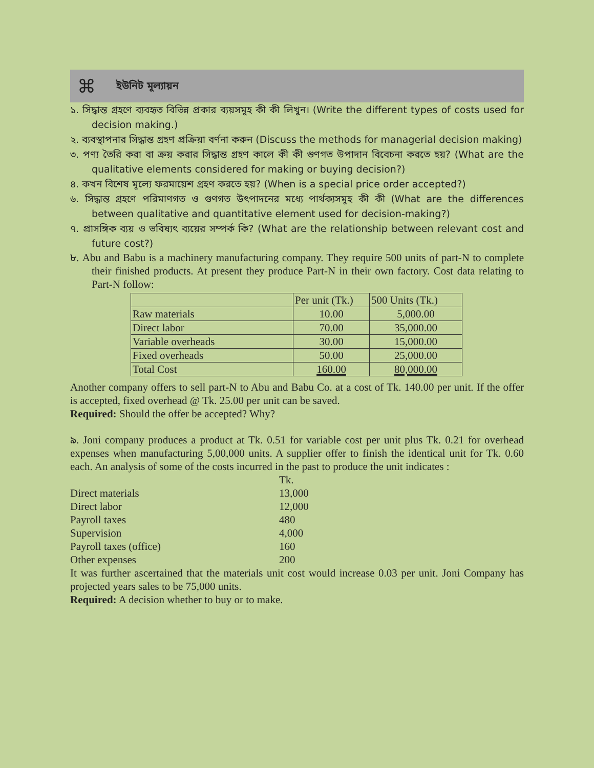⌘ ইউনিট মূল্যায়ন
১. সিদ্ধান্ত গ্রহণে ব্যবহৃত বিভিন্ন প্রকার ব্যয়সমূহ কী কী লিখুন। (Write the different types of costs used for decision making.)
২. ব্যবস্থাপনার সিদ্ধান্ত গ্রহণ প্রক্রিয়া বর্ণনা করুন (Discuss the methods for managerial decision making)
৩. পণ্য তৈরি করা বা ক্রয় করার সিদ্ধান্ত গ্রহণ কালে কী কী গুণগত উপাদান বিবেচনা করতে হয়? (What are the qualitative elements considered for making or buying decision?)
৪. কখন বিশেষ মূল্যে ফরমায়েশ গ্রহণ করতে হয়? (When is a special price order accepted?)
৬. সিদ্ধান্ত গ্রহণে পরিমাণগত ও গুণগত উৎপাদনের মধ্যে পার্থক্যসমূহ কী কী (What are the differences between qualitative and quantitative element used for decision-making?)
৭. প্রাসঙ্গিক ব্যয় ও ভবিষ্যৎ ব্যয়ের সম্পর্ক কি? (What are the relationship between relevant cost and future cost?)
৮. Abu and Babu is a machinery manufacturing company. They require 500 units of part-N to complete their finished products. At present they produce Part-N in their own factory. Cost data relating to Part-N follow:
| | Per unit (Tk.) | 500 Units (Tk.) |
| Raw materials | 10.00 | 5,000.00 |
| Direct labor | 70.00 | 35,000.00 |
| Variable overheads | 30.00 | 15,000.00 |
| Fixed overheads | 50.00 | 25,000.00 |
| Total Cost | 160.00 | 80,000.00 |
Another company offers to sell part-N to Abu and Babu Co. at a cost of Tk. 140.00 per unit. If the offer is accepted, fixed overhead @ Tk. 25.00 per unit can be saved.
Required: Should the offer be accepted? Why?
৯. Joni company produces a product at Tk. 0.51 for variable cost per unit plus Tk. 0.21 for overhead expenses when manufacturing 5,00,000 units. A supplier offer to finish the identical unit for Tk. 0.60 each. An analysis of some of the costs incurred in the past to produce the unit indicates :
| | Tk. |
| Direct materials | 13,000 |
| Direct labor | 12,000 |
| Payroll taxes | 480 |
| Supervision | 4,000 |
| Payroll taxes (office) | 160 |
| Other expenses | 200 |
It was further ascertained that the materials unit cost would increase 0.03 per unit. Joni Company has projected years sales to be 75,000 units.
Required: A decision whether to buy or to make.